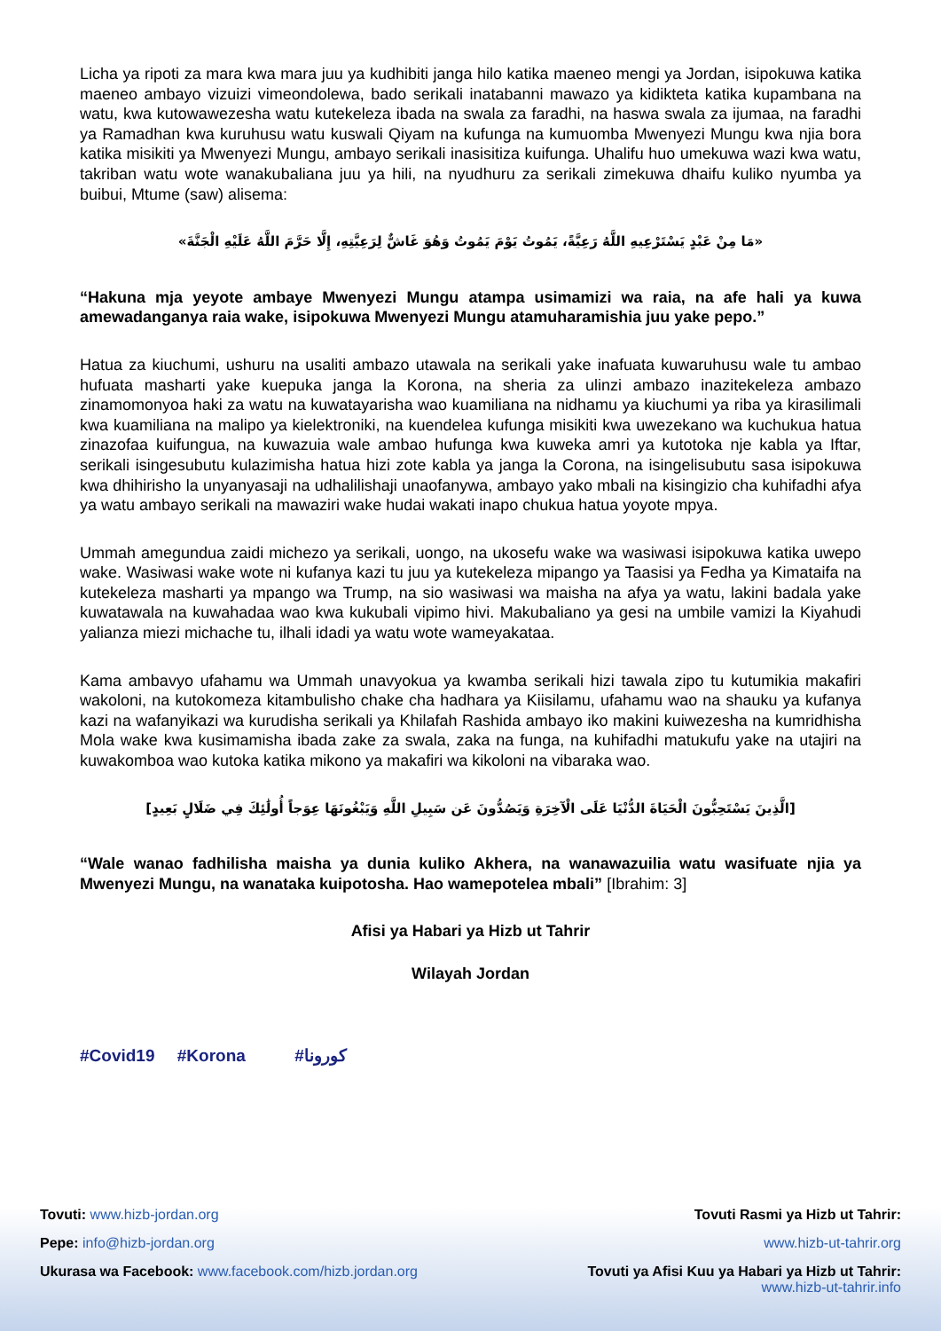Licha ya ripoti za mara kwa mara juu ya kudhibiti janga hilo katika maeneo mengi ya Jordan, isipokuwa katika maeneo ambayo vizuizi vimeondolewa, bado serikali inatabanni mawazo ya kidikteta katika kupambana na watu, kwa kutowawezesha watu kutekeleza ibada na swala za faradhi, na haswa swala za ijumaa, na faradhi ya Ramadhan kwa kuruhusu watu kuswali Qiyam na kufunga na kumuomba Mwenyezi Mungu kwa njia bora katika misikiti ya Mwenyezi Mungu, ambayo serikali inasisitiza kuifunga. Uhalifu huo umekuwa wazi kwa watu, takriban watu wote wanakubaliana juu ya hili, na nyudhuru za serikali zimekuwa dhaifu kuliko nyumba ya buibui, Mtume (saw) alisema:
«مَا مِنْ عَبْدٍ يَسْتَرْعِيهِ اللَّهُ رَعِيَّةً، يَمُوتُ يَوْمَ يَمُوتُ وَهُوَ غَاشٌّ لِرَعِيَّتِهِ، إِلَّا حَرَّمَ اللَّهُ عَلَيْهِ الْجَنَّةَ»
“Hakuna mja yeyote ambaye Mwenyezi Mungu atampa usimamizi wa raia, na afe hali ya kuwa amewadanganya raia wake, isipokuwa Mwenyezi Mungu atamuharamishia juu yake pepo.”
Hatua za kiuchumi, ushuru na usaliti ambazo utawala na serikali yake inafuata kuwaruhusu wale tu ambao hufuata masharti yake kuepuka janga la Korona, na sheria za ulinzi ambazo inazitekeleza ambazo zinamomonyoa haki za watu na kuwatayarisha wao kuamiliana na nidhamu ya kiuchumi ya riba ya kirasilimali kwa kuamiliana na malipo ya kielektroniki, na kuendelea kufunga misikiti kwa uwezekano wa kuchukua hatua zinazofaa kuifungua, na kuwazuia wale ambao hufunga kwa kuweka amri ya kutotoka nje kabla ya Iftar, serikali isingesubutu kulazimisha hatua hizi zote kabla ya janga la Corona, na isingelisubutu sasa isipokuwa kwa dhihirisho la unyanyasaji na udhalilishaji unaofanywa, ambayo yako mbali na kisingizio cha kuhifadhi afya ya watu ambayo serikali na mawaziri wake hudai wakati inapo chukua hatua yoyote mpya.
Ummah amegundua zaidi michezo ya serikali, uongo, na ukosefu wake wa wasiwasi isipokuwa katika uwepo wake. Wasiwasi wake wote ni kufanya kazi tu juu ya kutekeleza mipango ya Taasisi ya Fedha ya Kimataifa na kutekeleza masharti ya mpango wa Trump, na sio wasiwasi wa maisha na afya ya watu, lakini badala yake kuwatawala na kuwahadaa wao kwa kukubali vipimo hivi. Makubaliano ya gesi na umbile vamizi la Kiyahudi yalianza miezi michache tu, ilhali idadi ya watu wote wameyakataa.
Kama ambavyo ufahamu wa Ummah unavyokua ya kwamba serikali hizi tawala zipo tu kutumikia makafiri wakoloni, na kutokomeza kitambulisho chake cha hadhara ya Kiisilamu, ufahamu wao na shauku ya kufanya kazi na wafanyikazi wa kurudisha serikali ya Khilafah Rashida ambayo iko makini kuiwezesha na kumridhisha Mola wake kwa kusimamisha ibada zake za swala, zaka na funga, na kuhifadhi matukufu yake na utajiri na kuwakomboa wao kutoka katika mikono ya makafiri wa kikoloni na vibaraka wao.
[الَّذِينَ يَسْتَحِبُّونَ الْحَيَاةَ الدُّنْيَا عَلَى الْآخِرَةِ وَيَصُدُّونَ عَن سَبِيلِ اللَّهِ وَيَبْغُونَهَا عِوَجاً أُولَٰئِكَ فِي ضَلَالٍ بَعِيدٍ]
“Wale wanao fadhilisha maisha ya dunia kuliko Akhera, na wanawazuilia watu wasifuate njia ya Mwenyezi Mungu, na wanataka kuipotosha. Hao wamepotelea mbali” [Ibrahim: 3]
Afisi ya Habari ya Hizb ut Tahrir
Wilayah Jordan
#Covid19 #Korona #كورونا
Tovuti: www.hizb-jordan.org
Pepe: info@hizb-jordan.org
Ukurasa wa Facebook: www.facebook.com/hizb.jordan.org
Tovuti Rasmi ya Hizb ut Tahrir:
www.hizb-ut-tahrir.org
Tovuti ya Afisi Kuu ya Habari ya Hizb ut Tahrir:
www.hizb-ut-tahrir.info